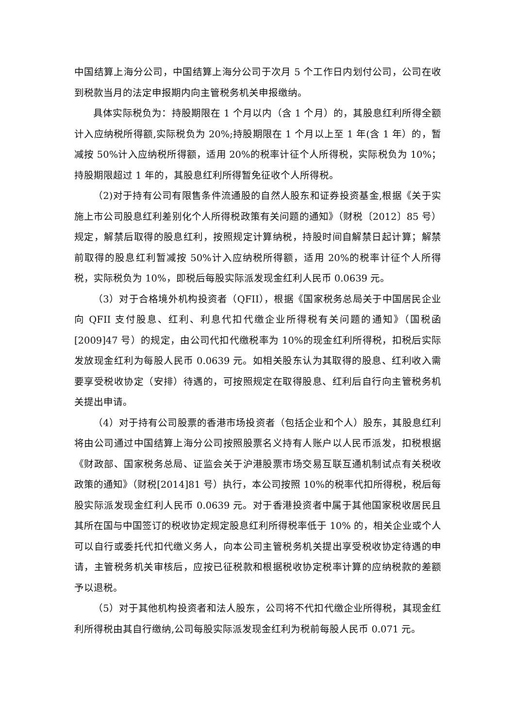中国结算上海分公司，中国结算上海分公司于次月 5 个工作日内划付公司，公司在收到税款当月的法定申报期内向主管税务机关申报缴纳。
具体实际税负为：持股期限在 1 个月以内（含 1 个月）的，其股息红利所得全额计入应纳税所得额,实际税负为 20%;持股期限在 1 个月以上至 1 年(含 1 年）的，暂减按 50%计入应纳税所得额，适用 20%的税率计征个人所得税，实际税负为 10%；持股期限超过 1 年的，其股息红利所得暂免征收个人所得税。
（2)对于持有公司有限售条件流通股的自然人股东和证券投资基金,根据《关于实施上市公司股息红利差别化个人所得税政策有关问题的通知》（财税〔2012〕85 号）规定，解禁后取得的股息红利，按照规定计算纳税，持股时间自解禁日起计算；解禁前取得的股息红利暂减按 50%计入应纳税所得额，适用 20%的税率计征个人所得税，实际税负为 10%，即税后每股实际派发现金红利人民币 0.0639 元。
（3）对于合格境外机构投资者（QFII），根据《国家税务总局关于中国居民企业向 QFII 支付股息、红利、利息代扣代缴企业所得税有关问题的通知》（国税函[2009]47 号）的规定，由公司代扣代缴税率为 10%的现金红利所得税，扣税后实际发放现金红利为每股人民币 0.0639 元。如相关股东认为其取得的股息、红利收入需要享受税收协定（安排）待遇的，可按照规定在取得股息、红利后自行向主管税务机关提出申请。
（4）对于持有公司股票的香港市场投资者（包括企业和个人）股东，其股息红利将由公司通过中国结算上海分公司按照股票名义持有人账户以人民币派发，扣税根据《财政部、国家税务总局、证监会关于沪港股票市场交易互联互通机制试点有关税收政策的通知》（财税[2014]81 号）执行，本公司按照 10%的税率代扣所得税，税后每股实际派发现金红利人民币 0.0639 元。对于香港投资者中属于其他国家税收居民且其所在国与中国签订的税收协定规定股息红利所得税率低于 10% 的，相关企业或个人可以自行或委托代扣代缴义务人，向本公司主管税务机关提出享受税收协定待遇的申请，主管税务机关审核后，应按已征税款和根据税收协定税率计算的应纳税款的差额予以退税。
（5）对于其他机构投资者和法人股东，公司将不代扣代缴企业所得税，其现金红利所得税由其自行缴纳,公司每股实际派发现金红利为税前每股人民币 0.071 元。